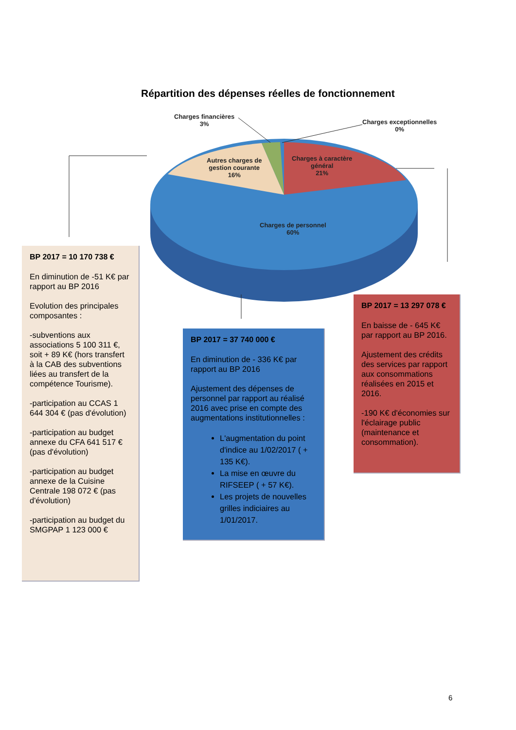Répartition des dépenses réelles de fonctionnement
Charges financières
3%
Charges exceptionnelles
0%
Autres charges de
gestion courante
16%
Charges à caractère
général
21%
Charges de personnel
60%
BP 2017 = 10 170 738 €
En diminution de -51 K€ par rapport au BP 2016
Evolution des principales composantes :
-subventions aux associations 5 100 311 €, soit + 89 K€ (hors transfert à la CAB des subventions liées au transfert de la compétence Tourisme).
-participation au CCAS 1 644 304 € (pas d'évolution)
-participation au budget annexe du CFA 641 517 € (pas d'évolution)
-participation au budget annexe de la Cuisine Centrale 198 072 € (pas d'évolution)
-participation au budget du SMGPAP 1 123 000 €
BP 2017 = 37 740 000 €
En diminution de - 336 K€ par rapport au BP 2016
Ajustement des dépenses de personnel par rapport au réalisé 2016 avec prise en compte des augmentations institutionnelles :
L'augmentation du point d'indice au 1/02/2017 ( + 135 K€).
La mise en œuvre du RIFSEEP ( + 57 K€).
Les projets de nouvelles grilles indiciaires au 1/01/2017.
BP 2017 = 13 297 078 €
En baisse de - 645 K€ par rapport au BP 2016.
Ajustement des crédits des services par rapport aux consommations réalisées en 2015 et 2016.
-190 K€ d'économies sur l'éclairage public (maintenance et consommation).
6